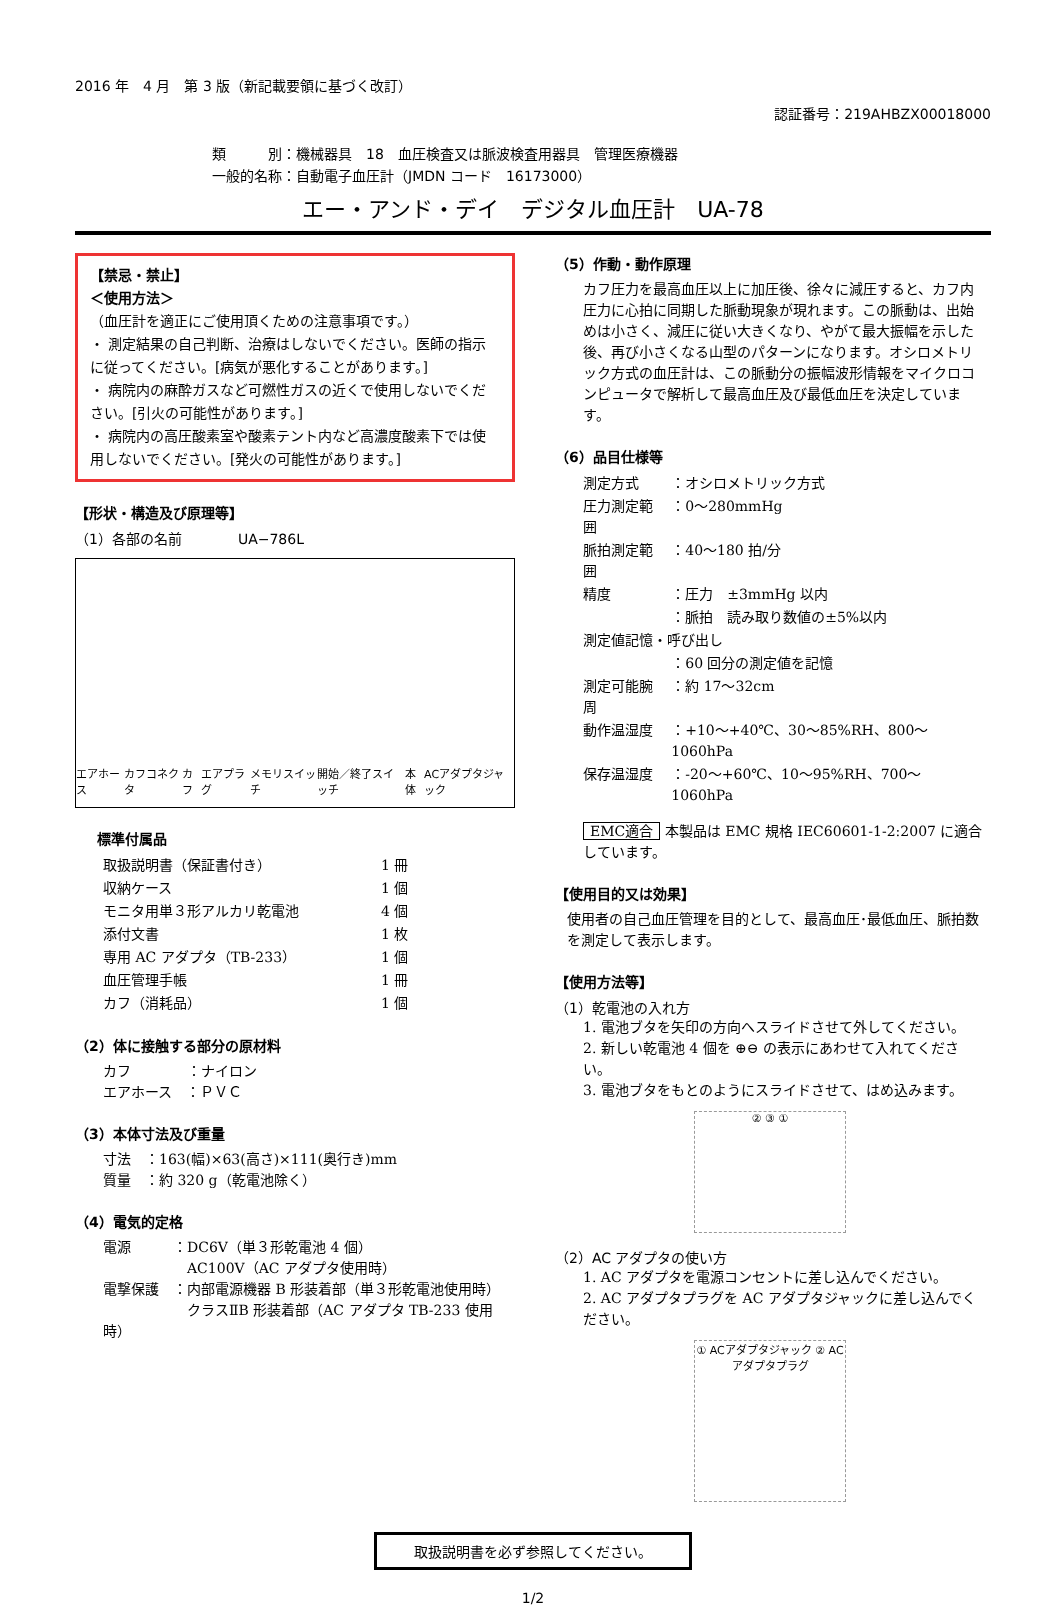2016 年　4 月　第 3 版（新記載要領に基づく改訂）
認証番号：219AHBZX00018000
類　　　別：機械器具　18　血圧検査又は脈波検査用器具　管理医療機器
一般的名称：自動電子血圧計（JMDN コード　16173000）
エー・アンド・デイ　デジタル血圧計　UA-78
【禁忌・禁止】
＜使用方法＞
（血圧計を適正にご使用頂くための注意事項です。）
・ 測定結果の自己判断、治療はしないでください。医師の指示に従ってください。[病気が悪化することがあります。]
・ 病院内の麻酔ガスなど可燃性ガスの近くで使用しないでください。[引火の可能性があります。]
・ 病院内の高圧酸素室や酸素テント内など高濃度酸素下では使用しないでください。[発火の可能性があります。]
【形状・構造及び原理等】
（1）各部の名前　　　　UA−786L
エアホース カフコネクタ カフ エアプラグ メモリスイッチ 開始／終了スイッチ 本体 ACアダプタジャック
標準付属品
| 取扱説明書（保証書付き） | 1 冊 |
| 収納ケース | 1 個 |
| モニタ用単３形アルカリ乾電池 | 4 個 |
| 添付文書 | 1 枚 |
| 専用 AC アダプタ（TB-233） | 1 個 |
| 血圧管理手帳 | 1 冊 |
| カフ（消耗品） | 1 個 |
（2）体に接触する部分の原材料
カフ　　　　：ナイロン
エアホース　：ＰＶＣ
（3）本体寸法及び重量
寸法　：163(幅)×63(高さ)×111(奥行き)mm
質量　：約 320 g（乾電池除く）
（4）電気的定格
電源　　　：DC6V（単３形乾電池 4 個）
　　　　　　AC100V（AC アダプタ使用時）
電撃保護　：内部電源機器 B 形装着部（単３形乾電池使用時）
　　　　　　クラスⅡB 形装着部（AC アダプタ TB-233 使用時）
（5）作動・動作原理
カフ圧力を最高血圧以上に加圧後、徐々に減圧すると、カフ内圧力に心拍に同期した脈動現象が現れます。この脈動は、出始めは小さく、減圧に従い大きくなり、やがて最大振幅を示した後、再び小さくなる山型のパターンになります。オシロメトリック方式の血圧計は、この脈動分の振幅波形情報をマイクロコンピュータで解析して最高血圧及び最低血圧を決定しています。
（6）品目仕様等
| 測定方式 | ：オシロメトリック方式 |
| 圧力測定範囲 | ：0〜280mmHg |
| 脈拍測定範囲 | ：40〜180 拍/分 |
| 精度 | ：圧力 ±3mmHg 以内 |
| | ：脈拍 読み取り数値の±5%以内 |
| 測定値記憶・呼び出し | |
| | ：60 回分の測定値を記憶 |
| 測定可能腕周 | ：約 17〜32cm |
| 動作温湿度 | ：+10〜+40℃、30〜85%RH、800〜1060hPa |
| 保存温湿度 | ：-20〜+60℃、10〜95%RH、700〜1060hPa |
EMC適合 本製品は EMC 規格 IEC60601-1-2:2007 に適合しています。
【使用目的又は効果】
使用者の自己血圧管理を目的として、最高血圧･最低血圧、脈拍数を測定して表示します。
【使用方法等】
（1）乾電池の入れ方
1. 電池ブタを矢印の方向へスライドさせて外してください。
2. 新しい乾電池 4 個を ⊕⊖ の表示にあわせて入れてください。
3. 電池ブタをもとのようにスライドさせて、はめ込みます。
② ③ ①
（2）AC アダプタの使い方
1. AC アダプタを電源コンセントに差し込んでください。
2. AC アダプタプラグを AC アダプタジャックに差し込んでください。
① ACアダプタジャック ② ACアダプタプラグ
取扱説明書を必ず参照してください。
1/2